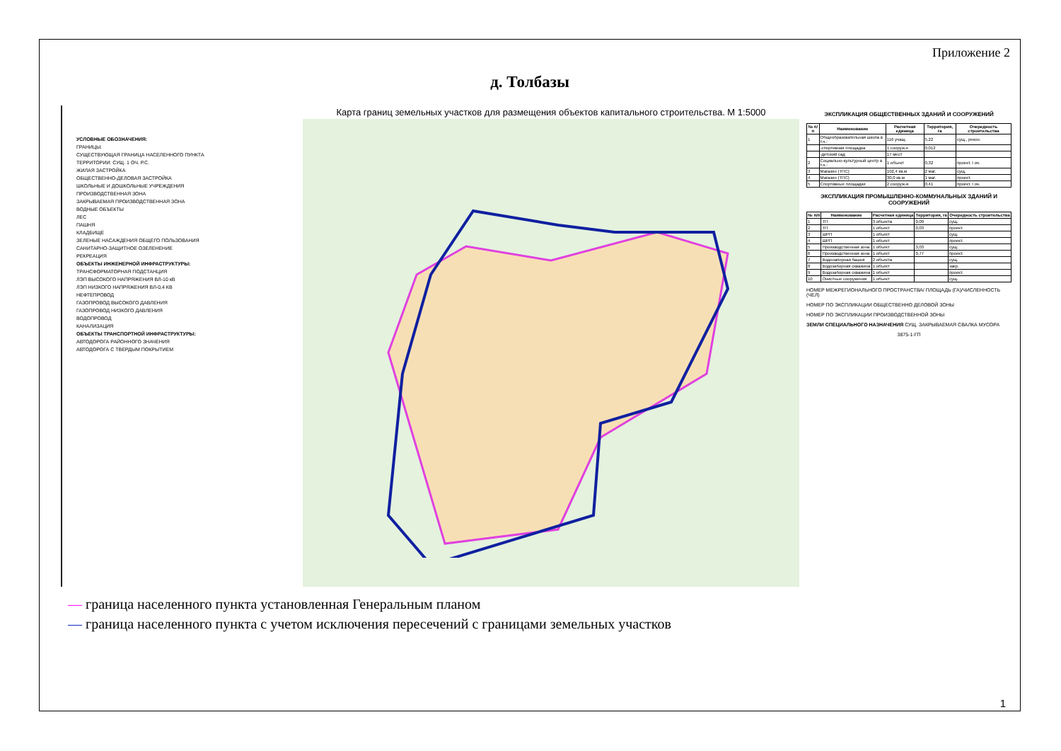Приложение 2
д. Толбазы
УСЛОВНЫЕ ОБОЗНАЧЕНИЯ:
ГРАНИЦЫ:
СУЩЕСТВУЮЩАЯ ГРАНИЦА НАСЕЛЕННОГО ПУНКТА
ТЕРРИТОРИИ: СУЩ. 1 ОЧ. Р.С.
ЖИЛАЯ ЗАСТРОЙКА
ОБЩЕСТВЕННО-ДЕЛОВАЯ ЗАСТРОЙКА
ШКОЛЬНЫЕ И ДОШКОЛЬНЫЕ УЧРЕЖДЕНИЯ
ПРОИЗВОДСТВЕННАЯ ЗОНА
ЗАКРЫВАЕМАЯ ПРОИЗВОДСТВЕННАЯ ЗОНА
ВОДНЫЕ ОБЪЕКТЫ
ЛЕС
ПАШНЯ
КЛАДБИЩЕ
ЗЕЛЕНЫЕ НАСАЖДЕНИЯ ОБЩЕГО ПОЛЬЗОВАНИЯ
САНИТАРНО-ЗАЩИТНОЕ ОЗЕЛЕНЕНИЕ
РЕКРЕАЦИЯ
ОБЪЕКТЫ ИНЖЕНЕРНОЙ ИНФРАСТРУКТУРЫ:
ТРАНСФОРМАТОРНАЯ ПОДСТАНЦИЯ
ЛЭП ВЫСОКОГО НАПРЯЖЕНИЯ ВЛ-10 кВ
ЛЭП НИЗКОГО НАПРЯЖЕНИЯ ВЛ-0,4 КВ
НЕФТЕПРОВОД
ГАЗОПРОВОД ВЫСОКОГО ДАВЛЕНИЯ
ГАЗОПРОВОД НИЗКОГО ДАВЛЕНИЯ
ВОДОПРОВОД
КАНАЛИЗАЦИЯ
ОБЪЕКТЫ ТРАНСПОРТНОЙ ИНФРАСТРУКТУРЫ:
АВТОДОРОГА РАЙОННОГО ЗНАЧЕНИЯ
АВТОДОРОГА С ТВЕРДЫМ ПОКРЫТИЕМ
Карта границ земельных участков для размещения объектов капитального строительства. М 1:5000
ЭКСПЛИКАЦИЯ ОБЩЕСТВЕННЫХ ЗДАНИЙ И СООРУЖЕНИЙ
| № п/п | Наименование | Расчетная единица | Территория, га | Очередность строительства |
| --- | --- | --- | --- | --- |
| 1 | Общеобразовательная школа в т.ч.: | 116 учащ. | 5,22 | сущ., рекон. |
| | -спортивная площадка | 1 сооруж-е | 0,012 | |
| | -детский сад | 17 мест | | |
| 2 | Социально-культурный центр в т.ч.: | 1 объект | 0,32 | проект. I оч. |
| 3 | Магазин (ТПС) | 102,4 кв.м | 2 маг. | сущ. |
| 4 | Магазин (ТПС) | 30,0 кв.м | 1 маг. | проект. |
| 5 | Спортивные площадки | 2 сооруж-я | 0,41 | проект. I оч. |
ЭКСПЛИКАЦИЯ ПРОМЫШЛЕННО-КОММУНАЛЬНЫХ ЗДАНИЙ И СООРУЖЕНИЙ
| № п/п | Наименование | Расчетная единица | Территория, га | Очередность строительства |
| --- | --- | --- | --- | --- |
| 1 | ТП | 3 объекта | 0,09 | сущ. |
| 2 | ТП | 1 объект | 0,03 | проект. |
| 3 | ШРП | 1 объект | | сущ. |
| 4 | ШРП | 1 объект | | проект. |
| 5 | Производственная зона | 1 объект | 3,03 | сущ. |
| 6 | Производственная зона | 1 объект | 0,77 | проект. |
| 7 | Водонапорная башня | 2 объекта | | сущ. |
| 8 | Водозаборная скважина | 1 объект | | закр. |
| 9 | Водозаборная скважина | 1 объект | | проект. |
| 10 | Очистные сооружения | 1 объект | | сущ. |
НОМЕР МЕЖРЕГИОНАЛЬНОГО ПРОСТРАНСТВА/ ПЛОЩАДЬ (ГА)/ЧИСЛЕННОСТЬ (ЧЕЛ)
НОМЕР ПО ЭКСПЛИКАЦИИ ОБЩЕСТВЕННО ДЕЛОВОЙ ЗОНЫ
НОМЕР ПО ЭКСПЛИКАЦИИ ПРОИЗВОДСТВЕННОЙ ЗОНЫ
ЗЕМЛИ СПЕЦИАЛЬНОГО НАЗНАЧЕНИЯ СУЩ. ЗАКРЫВАЕМАЯ СВАЛКА МУСОРА
3875-1-ГП
— граница населенного пункта установленная Генеральным планом
— граница населенного пункта с учетом исключения пересечений с границами земельных участков
1